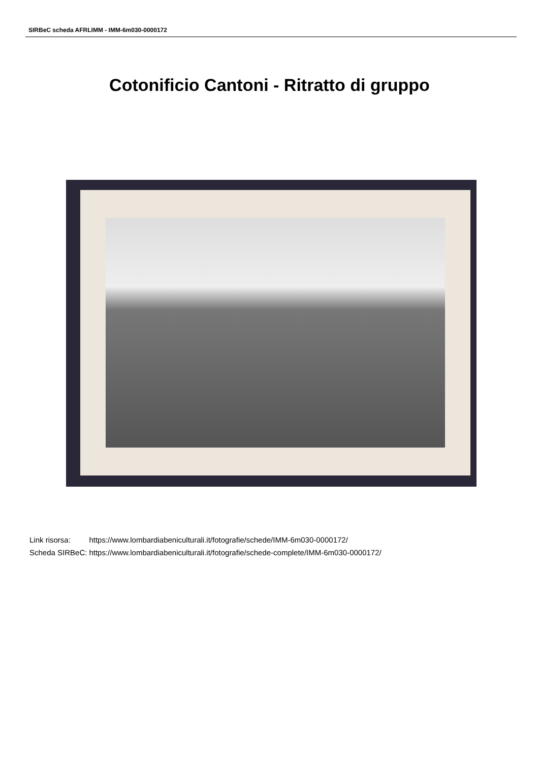SIRBeC scheda AFRLIMM - IMM-6m030-0000172
Cotonificio Cantoni - Ritratto di gruppo
| Link risorsa: | https://www.lombardiabeniculturali.it/fotografie/schede/IMM-6m030-0000172/ |
| Scheda SIRBeC: | https://www.lombardiabeniculturali.it/fotografie/schede-complete/IMM-6m030-0000172/ |